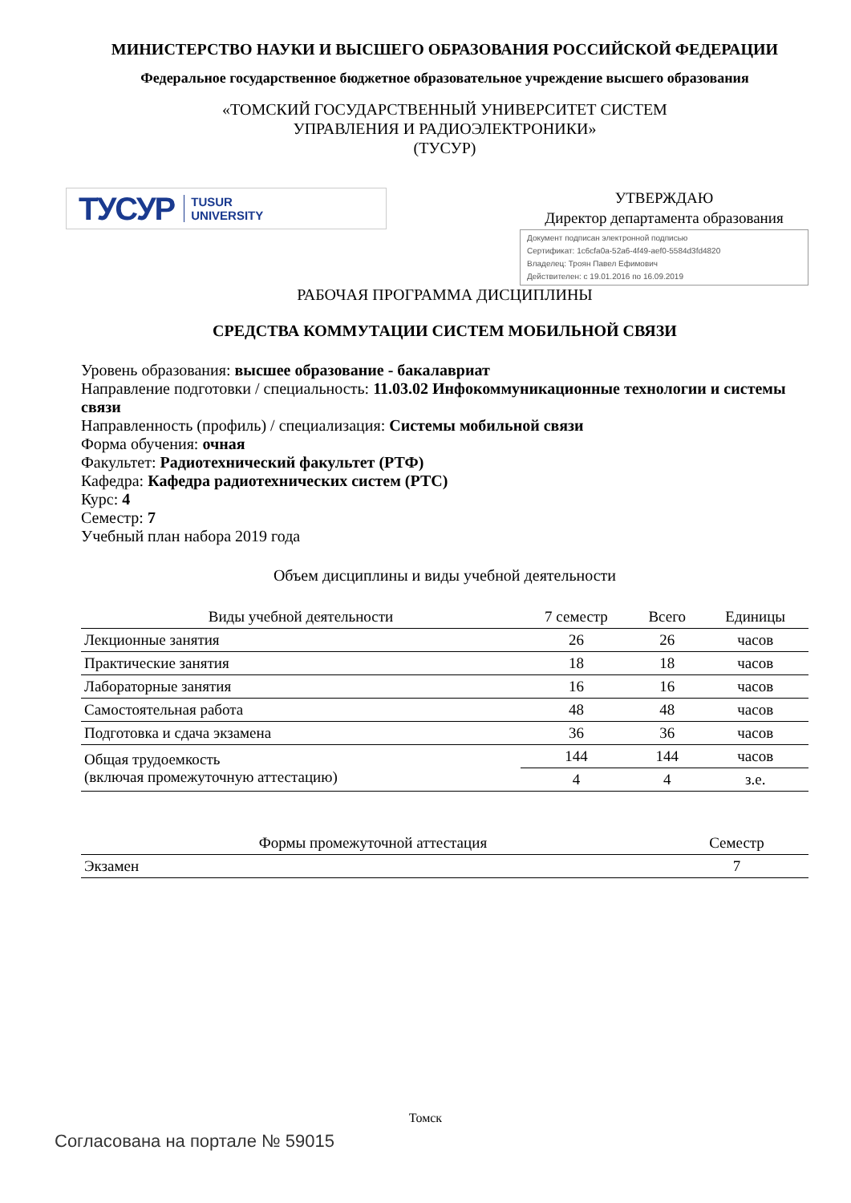МИНИСТЕРСТВО НАУКИ И ВЫСШЕГО ОБРАЗОВАНИЯ РОССИЙСКОЙ ФЕДЕРАЦИИ
Федеральное государственное бюджетное образовательное учреждение высшего образования
«ТОМСКИЙ ГОСУДАРСТВЕННЫЙ УНИВЕРСИТЕТ СИСТЕМ
УПРАВЛЕНИЯ И РАДИОЭЛЕКТРОНИКИ»
(ТУСУР)
ТУСУР TUSUR
UNIVERSITY
УТВЕРЖДАЮ
Директор департамента образования
Документ подписан электронной подписью
Сертификат: 1c6cfa0a-52a6-4f49-aef0-5584d3fd4820
Владелец: Троян Павел Ефимович
Действителен: с 19.01.2016 по 16.09.2019
РАБОЧАЯ ПРОГРАММА ДИСЦИПЛИНЫ
СРЕДСТВА КОММУТАЦИИ СИСТЕМ МОБИЛЬНОЙ СВЯЗИ
Уровень образования: высшее образование - бакалавриат
Направление подготовки / специальность: 11.03.02 Инфокоммуникационные технологии и системы связи
Направленность (профиль) / специализация: Системы мобильной связи
Форма обучения: очная
Факультет: Радиотехнический факультет (РТФ)
Кафедра: Кафедра радиотехнических систем (РТС)
Курс: 4
Семестр: 7
Учебный план набора 2019 года
Объем дисциплины и виды учебной деятельности
| Виды учебной деятельности | 7 семестр | Всего | Единицы |
| --- | --- | --- | --- |
| Лекционные занятия | 26 | 26 | часов |
| Практические занятия | 18 | 18 | часов |
| Лабораторные занятия | 16 | 16 | часов |
| Самостоятельная работа | 48 | 48 | часов |
| Подготовка и сдача экзамена | 36 | 36 | часов |
| Общая трудоемкость (включая промежуточную аттестацию) | 144 | 144 | часов |
| | 4 | 4 | з.е. |
| Формы промежуточной аттестация | Семестр |
| --- | --- |
| Экзамен | 7 |
Томск
Согласована на портале № 59015